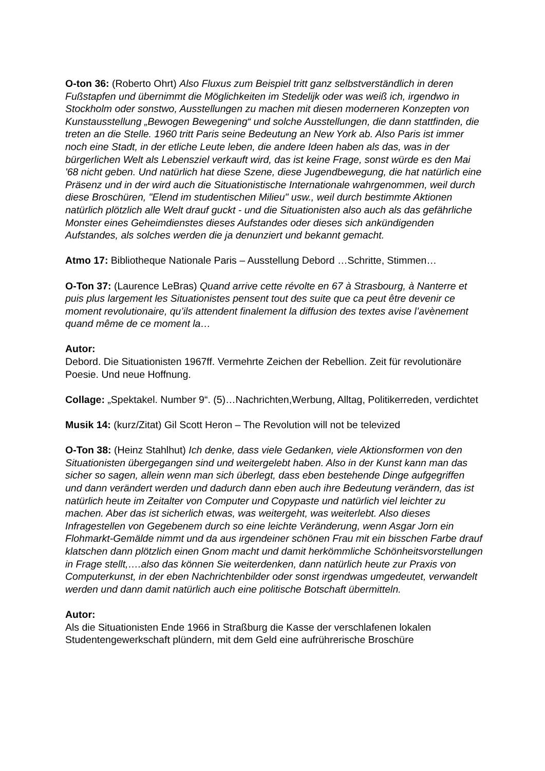O-ton 36: (Roberto Ohrt) Also Fluxus zum Beispiel tritt ganz selbstverständlich in deren Fußstapfen und übernimmt die Möglichkeiten im Stedelijk oder was weiß ich, irgendwo in Stockholm oder sonstwo, Ausstellungen zu machen mit diesen moderneren Konzepten von Kunstausstellung „Bewogen Bewegening“ und solche Ausstellungen, die dann stattfinden, die treten an die Stelle. 1960 tritt Paris seine Bedeutung an New York ab. Also Paris ist immer noch eine Stadt, in der etliche Leute leben, die andere Ideen haben als das, was in der bürgerlichen Welt als Lebensziel verkauft wird, das ist keine Frage, sonst würde es den Mai '68 nicht geben. Und natürlich hat diese Szene, diese Jugendbewegung, die hat natürlich eine Präsenz und in der wird auch die Situationistische Internationale wahrgenommen, weil durch diese Broschüren, "Elend im studentischen Milieu" usw., weil durch bestimmte Aktionen natürlich plötzlich alle Welt drauf guckt - und die Situationisten also auch als das gefährliche Monster eines Geheimdienstes dieses Aufstandes oder dieses sich ankündigenden Aufstandes, als solches werden die ja denunziert und bekannt gemacht.
Atmo 17: Bibliotheque Nationale Paris – Ausstellung Debord …Schritte, Stimmen…
O-Ton 37: (Laurence LeBras) Quand arrive cette révolte en 67 à Strasbourg, à Nanterre et puis plus largement les Situationistes pensent tout des suite que ca peut être devenir ce moment revolutionaire, qu’ils attendent finalement la diffusion des textes avise l’avènement quand même de ce moment la…
Autor:
Debord. Die Situationisten 1967ff. Vermehrte Zeichen der Rebellion. Zeit für revolutionäre Poesie. Und neue Hoffnung.
Collage: „Spektakel. Number 9“. (5)…Nachrichten,Werbung, Alltag, Politikerreden, verdichtet
Musik 14: (kurz/Zitat) Gil Scott Heron – The Revolution will not be televized
O-Ton 38: (Heinz Stahlhut) Ich denke, dass viele Gedanken, viele Aktionsformen von den Situationisten übergegangen sind und weitergelebt haben. Also in der Kunst kann man das sicher so sagen, allein wenn man sich überlegt, dass eben bestehende Dinge aufgegriffen und dann verändert werden und dadurch dann eben auch ihre Bedeutung verändern, das ist natürlich heute im Zeitalter von Computer und Copypaste und natürlich viel leichter zu machen. Aber das ist sicherlich etwas, was weitergeht, was weiterlebt. Also dieses Infragestellen von Gegebenem durch so eine leichte Veränderung, wenn Asgar Jorn ein Flohmarkt-Gemälde nimmt und da aus irgendeiner schönen Frau mit ein bisschen Farbe drauf klatschen dann plötzlich einen Gnom macht und damit herkömmliche Schönheitsvorstellungen in Frage stellt,….also das können Sie weiterdenken, dann natürlich heute zur Praxis von Computerkunst, in der eben Nachrichtenbilder oder sonst irgendwas umgedeutet, verwandelt werden und dann damit natürlich auch eine politische Botschaft übermitteln.
Autor:
Als die Situationisten Ende 1966 in Straßburg die Kasse der verschlafenen lokalen Studentengewerkschaft plündern, mit dem Geld eine aufrührerische Broschüre